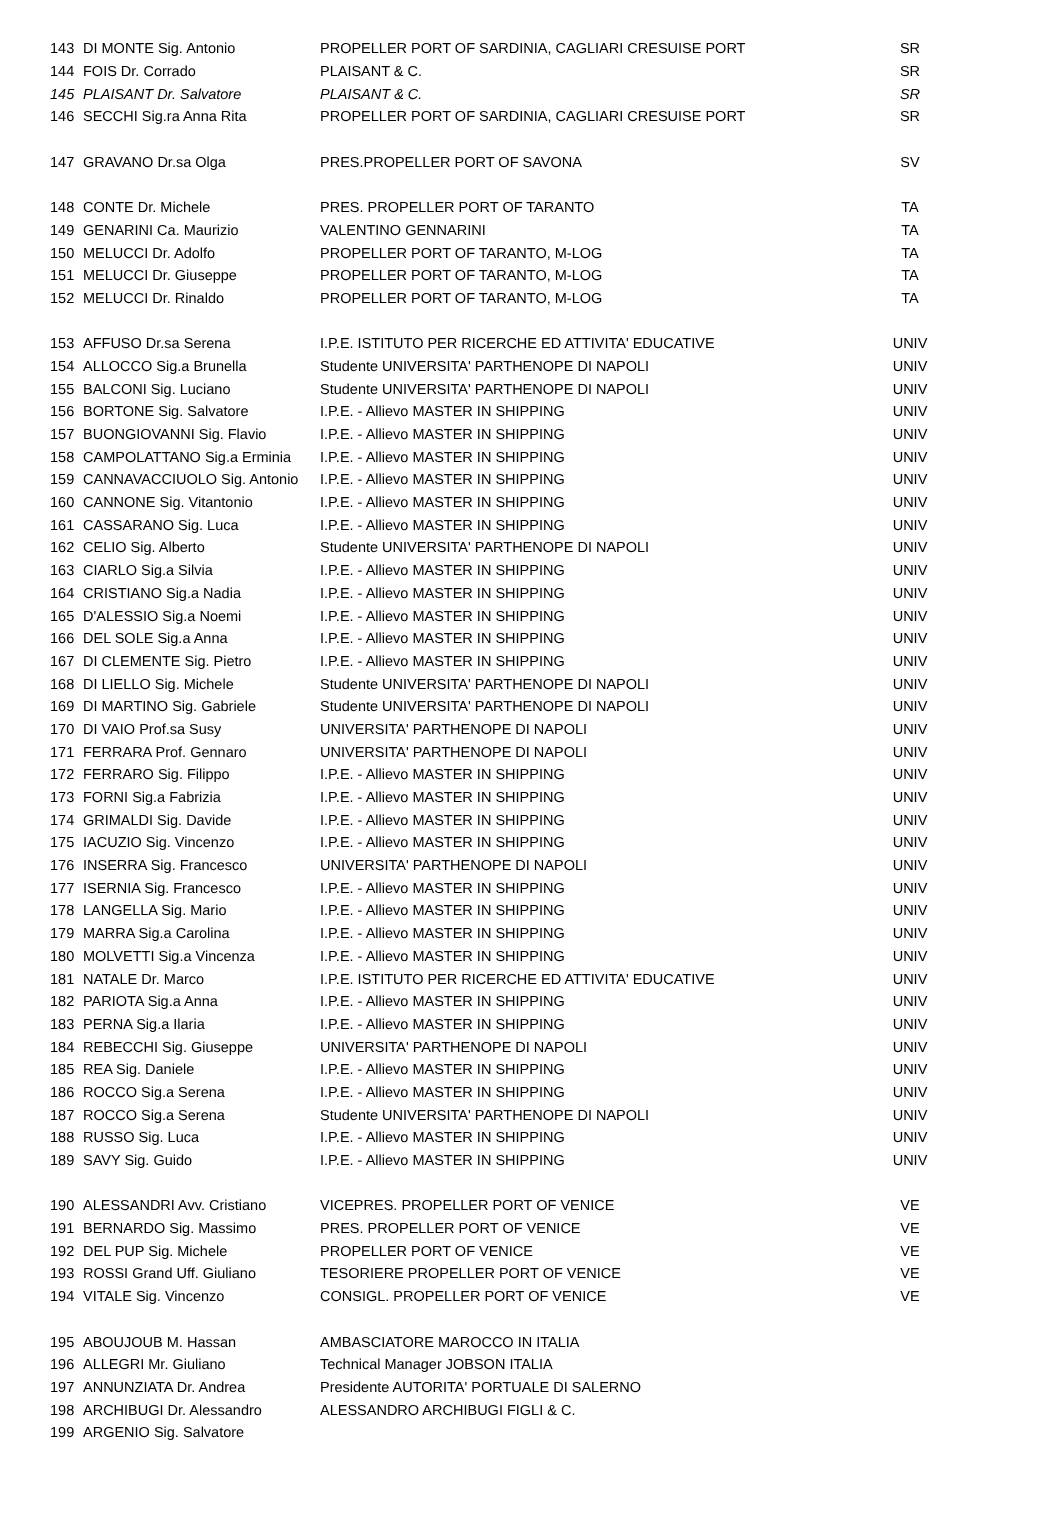| 143 | DI MONTE Sig. Antonio | PROPELLER PORT OF SARDINIA, CAGLIARI CRESUISE PORT | SR |
| 144 | FOIS Dr. Corrado | PLAISANT & C. | SR |
| 145 | PLAISANT Dr. Salvatore | PLAISANT & C. | SR |
| 146 | SECCHI Sig.ra Anna Rita | PROPELLER PORT OF SARDINIA, CAGLIARI CRESUISE PORT | SR |
| 147 | GRAVANO Dr.sa Olga | PRES.PROPELLER PORT OF SAVONA | SV |
| 148 | CONTE Dr. Michele | PRES. PROPELLER PORT OF TARANTO | TA |
| 149 | GENARINI Ca. Maurizio | VALENTINO GENNARINI | TA |
| 150 | MELUCCI Dr. Adolfo | PROPELLER PORT OF TARANTO, M-LOG | TA |
| 151 | MELUCCI Dr. Giuseppe | PROPELLER PORT OF TARANTO, M-LOG | TA |
| 152 | MELUCCI Dr. Rinaldo | PROPELLER PORT OF TARANTO, M-LOG | TA |
| 153 | AFFUSO Dr.sa Serena | I.P.E. ISTITUTO PER RICERCHE ED ATTIVITA' EDUCATIVE | UNIV |
| 154 | ALLOCCO Sig.a Brunella | Studente UNIVERSITA' PARTHENOPE DI NAPOLI | UNIV |
| 155 | BALCONI Sig. Luciano | Studente UNIVERSITA' PARTHENOPE DI NAPOLI | UNIV |
| 156 | BORTONE Sig. Salvatore | I.P.E. - Allievo MASTER IN SHIPPING | UNIV |
| 157 | BUONGIOVANNI Sig. Flavio | I.P.E. - Allievo MASTER IN SHIPPING | UNIV |
| 158 | CAMPOLATTANO Sig.a Erminia | I.P.E. - Allievo MASTER IN SHIPPING | UNIV |
| 159 | CANNAVACCIUOLO Sig. Antonio | I.P.E. - Allievo MASTER IN SHIPPING | UNIV |
| 160 | CANNONE Sig. Vitantonio | I.P.E. - Allievo MASTER IN SHIPPING | UNIV |
| 161 | CASSARANO Sig. Luca | I.P.E. - Allievo MASTER IN SHIPPING | UNIV |
| 162 | CELIO Sig. Alberto | Studente UNIVERSITA' PARTHENOPE DI NAPOLI | UNIV |
| 163 | CIARLO Sig.a Silvia | I.P.E. - Allievo MASTER IN SHIPPING | UNIV |
| 164 | CRISTIANO Sig.a Nadia | I.P.E. - Allievo MASTER IN SHIPPING | UNIV |
| 165 | D'ALESSIO Sig.a Noemi | I.P.E. - Allievo MASTER IN SHIPPING | UNIV |
| 166 | DEL SOLE Sig.a Anna | I.P.E. - Allievo MASTER IN SHIPPING | UNIV |
| 167 | DI CLEMENTE Sig. Pietro | I.P.E. - Allievo MASTER IN SHIPPING | UNIV |
| 168 | DI LIELLO Sig. Michele | Studente UNIVERSITA' PARTHENOPE DI NAPOLI | UNIV |
| 169 | DI MARTINO Sig. Gabriele | Studente UNIVERSITA' PARTHENOPE DI NAPOLI | UNIV |
| 170 | DI VAIO Prof.sa Susy | UNIVERSITA' PARTHENOPE DI NAPOLI | UNIV |
| 171 | FERRARA Prof. Gennaro | UNIVERSITA' PARTHENOPE DI NAPOLI | UNIV |
| 172 | FERRARO Sig. Filippo | I.P.E. - Allievo MASTER IN SHIPPING | UNIV |
| 173 | FORNI Sig.a Fabrizia | I.P.E. - Allievo MASTER IN SHIPPING | UNIV |
| 174 | GRIMALDI Sig. Davide | I.P.E. - Allievo MASTER IN SHIPPING | UNIV |
| 175 | IACUZIO Sig. Vincenzo | I.P.E. - Allievo MASTER IN SHIPPING | UNIV |
| 176 | INSERRA Sig. Francesco | UNIVERSITA' PARTHENOPE DI NAPOLI | UNIV |
| 177 | ISERNIA Sig. Francesco | I.P.E. - Allievo MASTER IN SHIPPING | UNIV |
| 178 | LANGELLA Sig. Mario | I.P.E. - Allievo MASTER IN SHIPPING | UNIV |
| 179 | MARRA Sig.a Carolina | I.P.E. - Allievo MASTER IN SHIPPING | UNIV |
| 180 | MOLVETTI Sig.a Vincenza | I.P.E. - Allievo MASTER IN SHIPPING | UNIV |
| 181 | NATALE Dr. Marco | I.P.E. ISTITUTO PER RICERCHE ED ATTIVITA' EDUCATIVE | UNIV |
| 182 | PARIOTA Sig.a Anna | I.P.E. - Allievo MASTER IN SHIPPING | UNIV |
| 183 | PERNA Sig.a Ilaria | I.P.E. - Allievo MASTER IN SHIPPING | UNIV |
| 184 | REBECCHI Sig. Giuseppe | UNIVERSITA' PARTHENOPE DI NAPOLI | UNIV |
| 185 | REA Sig. Daniele | I.P.E. - Allievo MASTER IN SHIPPING | UNIV |
| 186 | ROCCO Sig.a Serena | I.P.E. - Allievo MASTER IN SHIPPING | UNIV |
| 187 | ROCCO Sig.a Serena | Studente UNIVERSITA' PARTHENOPE DI NAPOLI | UNIV |
| 188 | RUSSO Sig. Luca | I.P.E. - Allievo MASTER IN SHIPPING | UNIV |
| 189 | SAVY Sig. Guido | I.P.E. - Allievo MASTER IN SHIPPING | UNIV |
| 190 | ALESSANDRI Avv. Cristiano | VICEPRES. PROPELLER PORT OF VENICE | VE |
| 191 | BERNARDO Sig. Massimo | PRES. PROPELLER PORT OF VENICE | VE |
| 192 | DEL PUP Sig. Michele | PROPELLER PORT OF VENICE | VE |
| 193 | ROSSI Grand Uff. Giuliano | TESORIERE PROPELLER PORT OF VENICE | VE |
| 194 | VITALE Sig. Vincenzo | CONSIGL. PROPELLER PORT OF VENICE | VE |
| 195 | ABOUJOUB M. Hassan | AMBASCIATORE MAROCCO IN ITALIA | |
| 196 | ALLEGRI Mr. Giuliano | Technical Manager JOBSON ITALIA | |
| 197 | ANNUNZIATA Dr. Andrea | Presidente AUTORITA' PORTUALE DI SALERNO | |
| 198 | ARCHIBUGI Dr. Alessandro | ALESSANDRO ARCHIBUGI FIGLI & C. | |
| 199 | ARGENIO Sig. Salvatore | | |